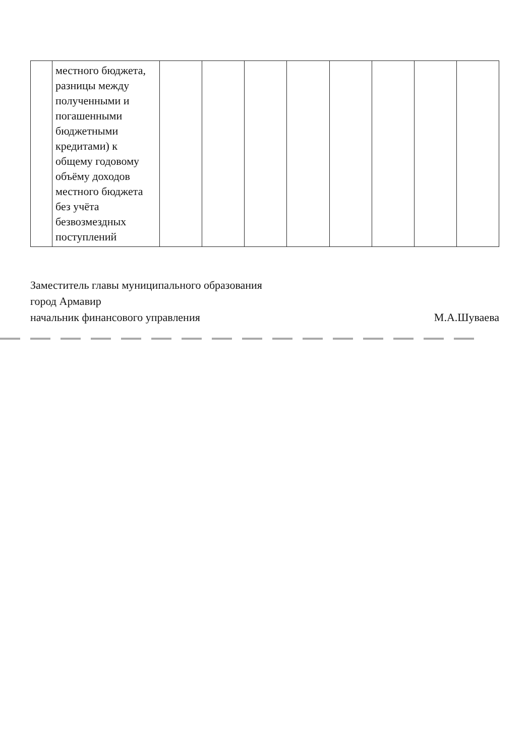| | местного бюджета, разницы между полученными и погашенными бюджетными кредитами) к общему годовому объёму доходов местного бюджета без учёта безвозмездных поступлений | | | | | | | | |
Заместитель главы муниципального образования
город Армавир
начальник финансового управления
М.А.Шуваева